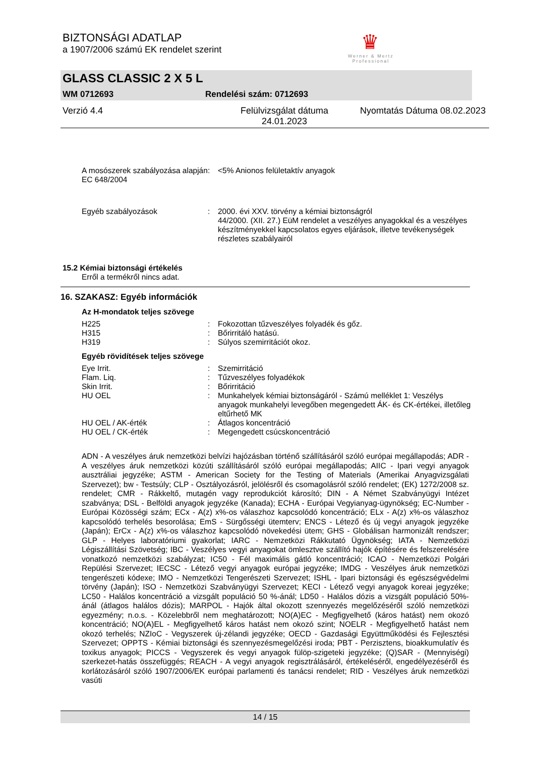BIZTONSÁGI ADATLAP
a 1907/2006 számú EK rendelet szerint
♛
Werner & Mertz
Professional
GLASS CLASSIC 2 X 5 L
WM 0712693 Rendelési szám: 0712693
Verzió 4.4 Felülvizsgálat dátuma 24.01.2023 Nyomtatás Dátuma 08.02.2023
| A mosószerek szabályozása alapján EC 648/2004 | : | <5% Anionos felületaktív anyagok |
| Egyéb szabályozások | : | 2000. évi XXV. törvény a kémiai biztonságról 44/2000. (XII. 27.) EüM rendelet a veszélyes anyagokkal és a veszélyes készítményekkel kapcsolatos egyes eljárások, illetve tevékenységek részletes szabályairól |
15.2 Kémiai biztonsági értékelés
Erről a termékről nincs adat.
16. SZAKASZ: Egyéb információk
Az H-mondatok teljes szövege
| H225 | : | Fokozottan tűzveszélyes folyadék és gőz. |
| H315 | : | Bőrirritáló hatású. |
| H319 | : | Súlyos szemirritációt okoz. |
Egyéb rövidítések teljes szövege
| Eye Irrit. | : | Szemirritáció |
| Flam. Liq. | : | Tűzveszélyes folyadékok |
| Skin Irrit. | : | Bőrirritáció |
| HU OEL | : | Munkahelyek kémiai biztonságáról - Számú melléklet 1: Veszélys anyagok munkahelyi levegőben megengedett ÁK- és CK-értékei, illetőleg eltűrhető MK |
| HU OEL / AK-érték | : | Átlagos koncentráció |
| HU OEL / CK-érték | : | Megengedett csúcskoncentráció |
ADN - A veszélyes áruk nemzetközi belvízi hajózásban történő szállításáról szóló európai megállapodás; ADR - A veszélyes áruk nemzetközi közúti szállításáról szóló európai megállapodás; AIIC - Ipari vegyi anyagok ausztráliai jegyzéke; ASTM - American Society for the Testing of Materials (Amerikai Anyagvizsgálati Szervezet); bw - Testsúly; CLP - Osztályozásról, jelölésről és csomagolásról szóló rendelet; (EK) 1272/2008 sz. rendelet; CMR - Rákkeltő, mutagén vagy reprodukciót károsító; DIN - A Német Szabványügyi Intézet szabványa; DSL - Belföldi anyagok jegyzéke (Kanada); ECHA - Európai Vegyianyag-ügynökség; EC-Number - Európai Közösségi szám; ECx - A(z) x%-os válaszhoz kapcsolódó koncentráció; ELx - A(z) x%-os válaszhoz kapcsolódó terhelés besorolása; EmS - Sürgősségi ütemterv; ENCS - Létező és új vegyi anyagok jegyzéke (Japán); ErCx - A(z) x%-os válaszhoz kapcsolódó növekedési ütem; GHS - Globálisan harmonizált rendszer; GLP - Helyes laboratóriumi gyakorlat; IARC - Nemzetközi Rákkutató Ügynökség; IATA - Nemzetközi Légiszállítási Szövetség; IBC - Veszélyes vegyi anyagokat ömlesztve szállító hajók építésére és felszerelésére vonatkozó nemzetközi szabályzat; IC50 - Fél maximális gátló koncentráció; ICAO - Nemzetközi Polgári Repülési Szervezet; IECSC - Létező vegyi anyagok európai jegyzéke; IMDG - Veszélyes áruk nemzetközi tengerészeti kódexe; IMO - Nemzetközi Tengerészeti Szervezet; ISHL - Ipari biztonsági és egészségvédelmi törvény (Japán); ISO - Nemzetközi Szabványügyi Szervezet; KECI - Létező vegyi anyagok koreai jegyzéke; LC50 - Halálos koncentráció a vizsgált populáció 50 %-ánál; LD50 - Halálos dózis a vizsgált populáció 50%-ánál (átlagos halálos dózis); MARPOL - Hajók által okozott szennyezés megelőzéséről szóló nemzetközi egyezmény; n.o.s. - Közelebbről nem meghatározott; NO(A)EC - Megfigyelhető (káros hatást) nem okozó koncentráció; NO(A)EL - Megfigyelhető káros hatást nem okozó szint; NOELR - Megfigyelhető hatást nem okozó terhelés; NZIoC - Vegyszerek új-zélandi jegyzéke; OECD - Gazdasági Együttműködési és Fejlesztési Szervezet; OPPTS - Kémiai biztonsági és szennyezésmegelőzési iroda; PBT - Perzisztens, bioakkumulatív és toxikus anyagok; PICCS - Vegyszerek és vegyi anyagok fülöp-szigeteki jegyzéke; (Q)SAR - (Mennyiségi) szerkezet-hatás összefüggés; REACH - A vegyi anyagok regisztrálásáról, értékeléséről, engedélyezéséről és korlátozásáról szóló 1907/2006/EK európai parlamenti és tanácsi rendelet; RID - Veszélyes áruk nemzetközi vasúti
14 / 15